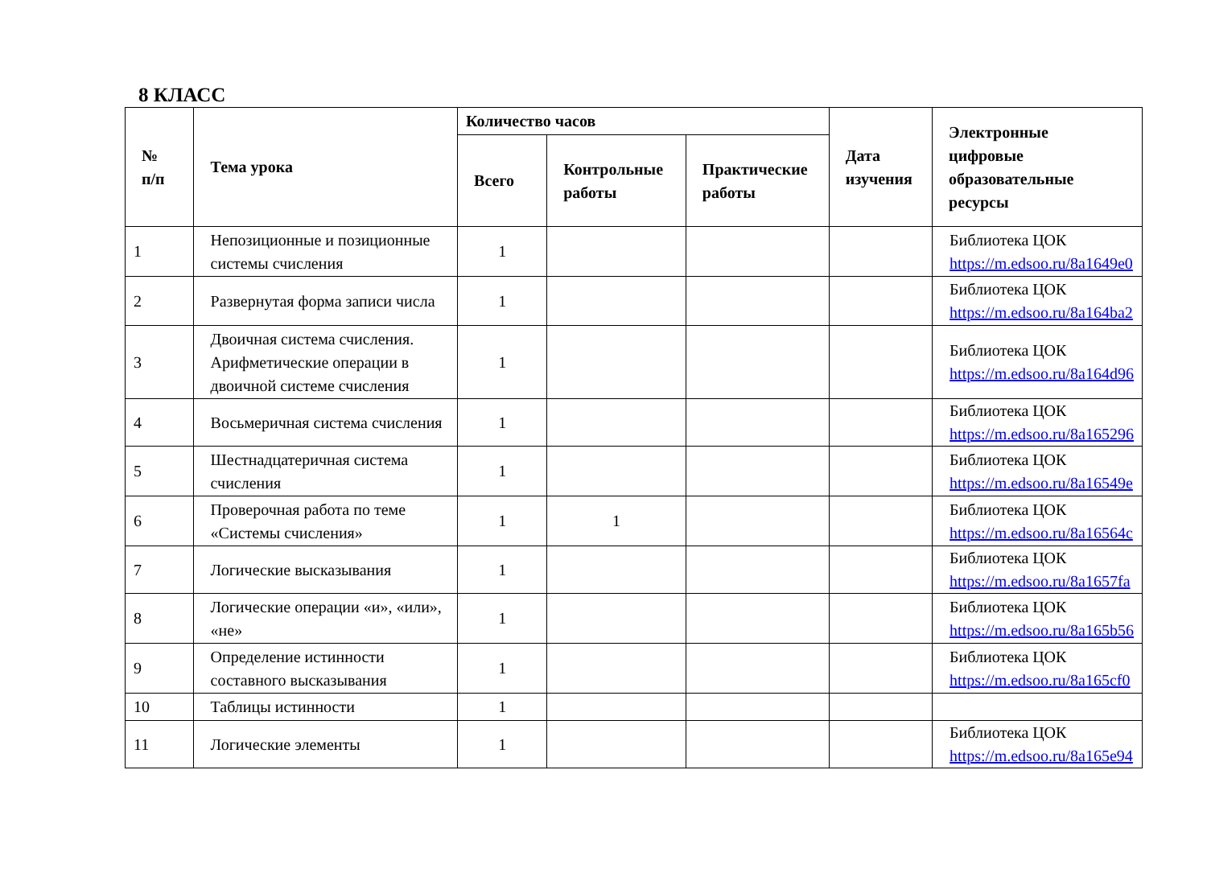8 КЛАСС
| № п/п | Тема урока | Количество часов | | | Дата изучения | Электронные цифровые образовательные ресурсы |
| --- | --- | --- | --- | --- | --- | --- |
| | | Всего | Контрольные работы | Практические работы | | |
| 1 | Непозиционные и позиционные системы счисления | 1 | | | | Библиотека ЦОК https://m.edsoo.ru/8a1649e0 |
| 2 | Развернутая форма записи числа | 1 | | | | Библиотека ЦОК https://m.edsoo.ru/8a164ba2 |
| 3 | Двоичная система счисления. Арифметические операции в двоичной системе счисления | 1 | | | | Библиотека ЦОК https://m.edsoo.ru/8a164d96 |
| 4 | Восьмеричная система счисления | 1 | | | | Библиотека ЦОК https://m.edsoo.ru/8a165296 |
| 5 | Шестнадцатеричная система счисления | 1 | | | | Библиотека ЦОК https://m.edsoo.ru/8a16549e |
| 6 | Проверочная работа по теме «Системы счисления» | 1 | 1 | | | Библиотека ЦОК https://m.edsoo.ru/8a16564c |
| 7 | Логические высказывания | 1 | | | | Библиотека ЦОК https://m.edsoo.ru/8a1657fa |
| 8 | Логические операции «и», «или», «не» | 1 | | | | Библиотека ЦОК https://m.edsoo.ru/8a165b56 |
| 9 | Определение истинности составного высказывания | 1 | | | | Библиотека ЦОК https://m.edsoo.ru/8a165cf0 |
| 10 | Таблицы истинности | 1 | | | | |
| 11 | Логические элементы | 1 | | | | Библиотека ЦОК https://m.edsoo.ru/8a165e94 |